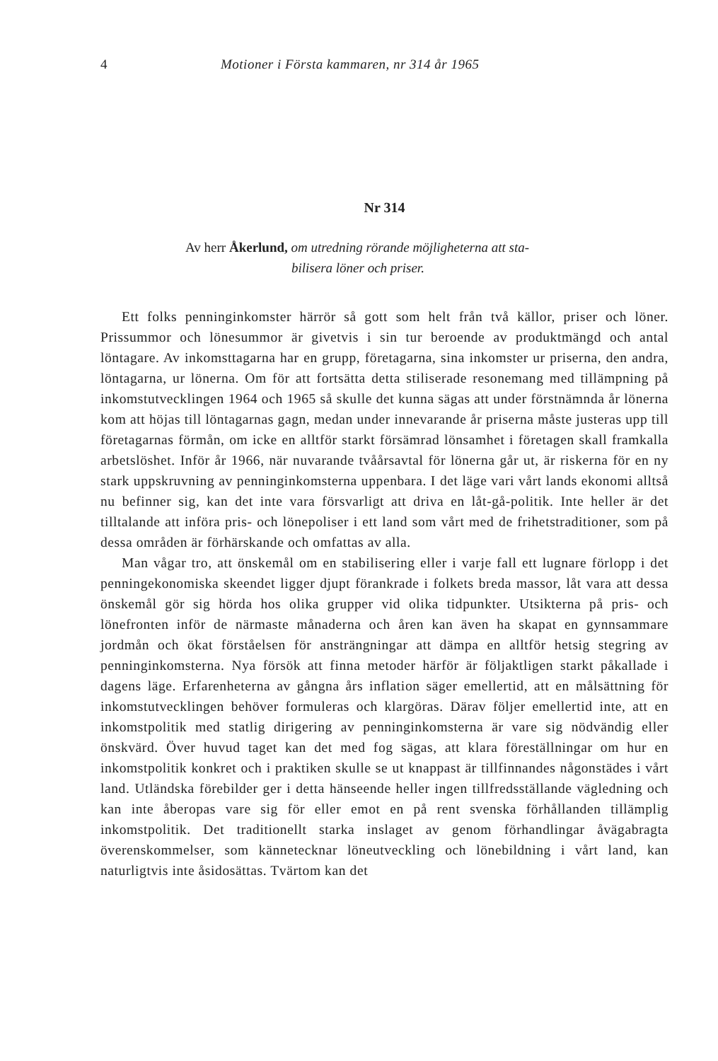4 Motioner i Första kammaren, nr 314 år 1965
Nr 314
Av herr Åkerlund, om utredning rörande möjligheterna att sta-
bilisera löner och priser.
Ett folks penninginkomster härrör så gott som helt från två källor, priser och löner. Prissummor och lönesummor är givetvis i sin tur beroende av produktmängd och antal löntagare. Av inkomsttagarna har en grupp, företagarna, sina inkomster ur priserna, den andra, löntagarna, ur lönerna. Om för att fortsätta detta stiliserade resonemang med tillämpning på inkomstutvecklingen 1964 och 1965 så skulle det kunna sägas att under förstnämnda år lönerna kom att höjas till löntagarnas gagn, medan under innevarande år priserna måste justeras upp till företagarnas förmån, om icke en alltför starkt försämrad lönsamhet i företagen skall framkalla arbetslöshet. Inför år 1966, när nuvarande tvåårsavtal för lönerna går ut, är riskerna för en ny stark uppskruvning av penninginkomsterna uppenbara. I det läge vari vårt lands ekonomi alltså nu befinner sig, kan det inte vara försvarligt att driva en låt-gå-politik. Inte heller är det tilltalande att införa pris- och lönepoliser i ett land som vårt med de frihetstraditioner, som på dessa områden är förhärskande och omfattas av alla.
Man vågar tro, att önskemål om en stabilisering eller i varje fall ett lugnare förlopp i det penningekonomiska skeendet ligger djupt förankrade i folkets breda massor, låt vara att dessa önskemål gör sig hörda hos olika grupper vid olika tidpunkter. Utsikterna på pris- och lönefronten inför de närmaste månaderna och åren kan även ha skapat en gynnsammare jordmån och ökat förståelsen för ansträngningar att dämpa en alltför hetsig stegring av penninginkomsterna. Nya försök att finna metoder härför är följaktligen starkt påkallade i dagens läge. Erfarenheterna av gångna års inflation säger emellertid, att en målsättning för inkomstutvecklingen behöver formuleras och klargöras. Därav följer emellertid inte, att en inkomstpolitik med statlig dirigering av penninginkomsterna är vare sig nödvändig eller önskvärd. Över huvud taget kan det med fog sägas, att klara föreställningar om hur en inkomstpolitik konkret och i praktiken skulle se ut knappast är tillfinnandes någonstädes i vårt land. Utländska förebilder ger i detta hänseende heller ingen tillfredsställande vägledning och kan inte åberopas vare sig för eller emot en på rent svenska förhållanden tillämplig inkomstpolitik. Det traditionellt starka inslaget av genom förhandlingar åvägabragta överenskommelser, som kännetecknar löneutveckling och lönebildning i vårt land, kan naturligtvis inte åsidosättas. Tvärtom kan det